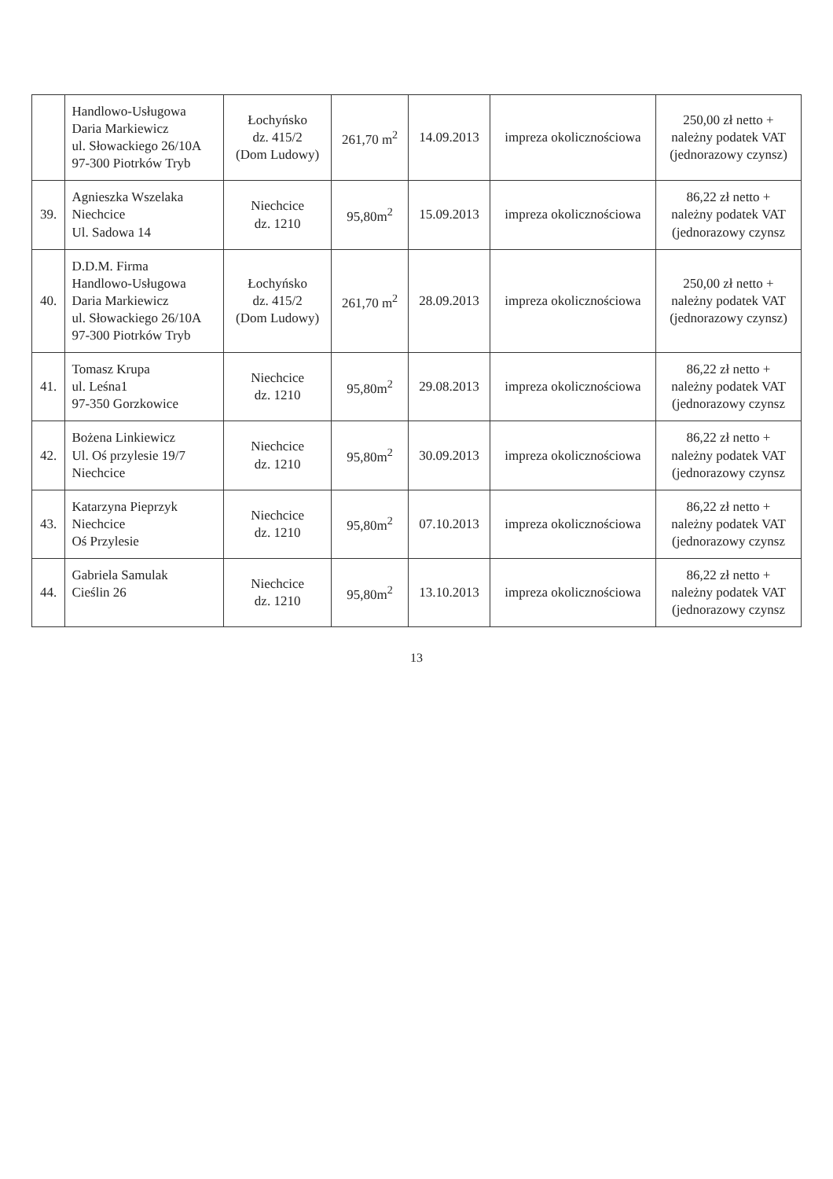| | Handlowo-Usługowa Daria Markiewicz ul. Słowackiego 26/10A 97-300 Piotrków Tryb | Łochyńsko dz. 415/2 (Dom Ludowy) | 261,70 m<sup>2</sup> | 14.09.2013 | impreza okolicznościowa | 250,00 zł netto + należny podatek VAT (jednorazowy czynsz) |
| 39. | Agnieszka Wszelaka Niechcice Ul. Sadowa 14 | Niechcice dz. 1210 | 95,80m<sup>2</sup> | 15.09.2013 | impreza okolicznościowa | 86,22 zł netto + należny podatek VAT (jednorazowy czynsz |
| 40. | D.D.M. Firma Handlowo-Usługowa Daria Markiewicz ul. Słowackiego 26/10A 97-300 Piotrków Tryb | Łochyńsko dz. 415/2 (Dom Ludowy) | 261,70 m<sup>2</sup> | 28.09.2013 | impreza okolicznościowa | 250,00 zł netto + należny podatek VAT (jednorazowy czynsz) |
| 41. | Tomasz Krupa ul. Leśna1 97-350 Gorzkowice | Niechcice dz. 1210 | 95,80m<sup>2</sup> | 29.08.2013 | impreza okolicznościowa | 86,22 zł netto + należny podatek VAT (jednorazowy czynsz |
| 42. | Bożena Linkiewicz Ul. Oś przylesie 19/7 Niechcice | Niechcice dz. 1210 | 95,80m<sup>2</sup> | 30.09.2013 | impreza okolicznościowa | 86,22 zł netto + należny podatek VAT (jednorazowy czynsz |
| 43. | Katarzyna Pieprzyk Niechcice Oś Przylesie | Niechcice dz. 1210 | 95,80m<sup>2</sup> | 07.10.2013 | impreza okolicznościowa | 86,22 zł netto + należny podatek VAT (jednorazowy czynsz |
| 44. | Gabriela Samulak Cieślin 26 | Niechcice dz. 1210 | 95,80m<sup>2</sup> | 13.10.2013 | impreza okolicznościowa | 86,22 zł netto + należny podatek VAT (jednorazowy czynsz |
13